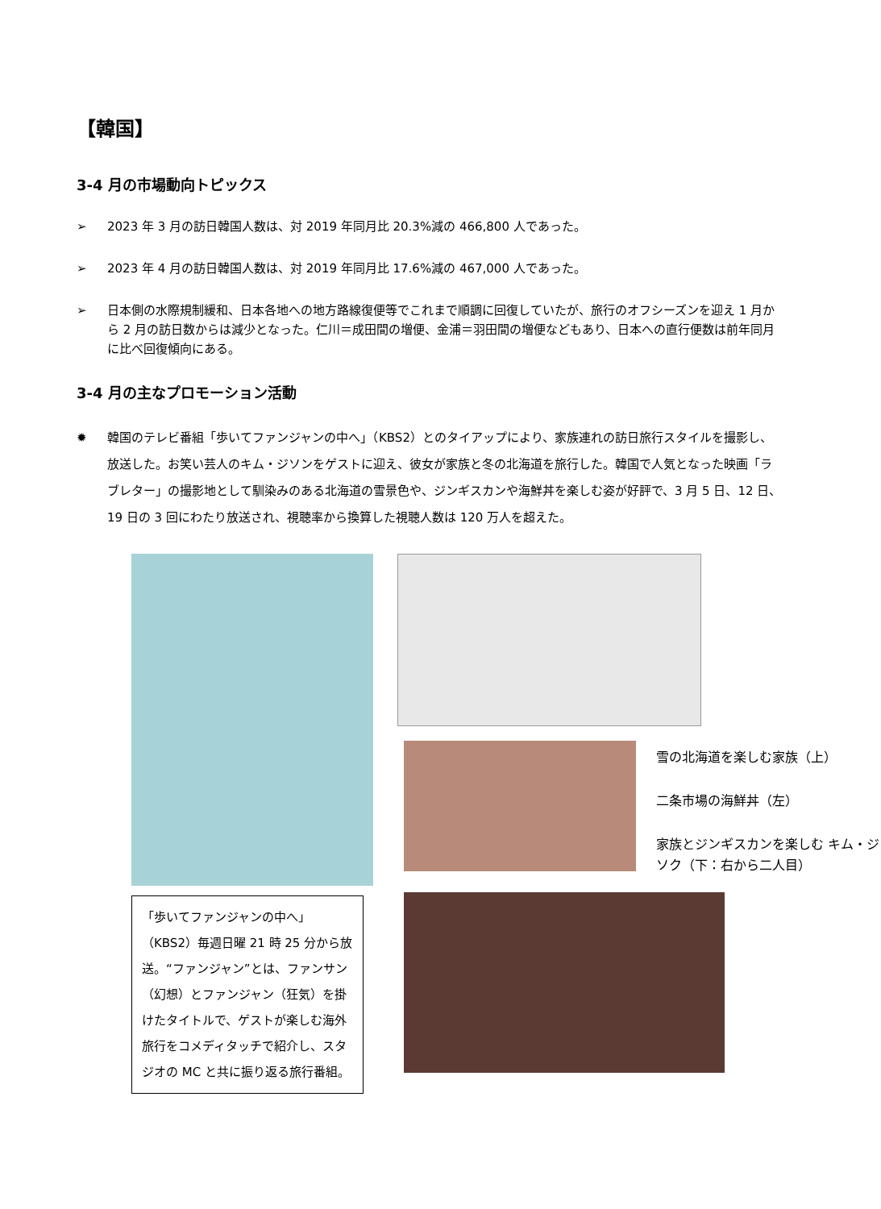【韓国】
3-4 月の市場動向トピックス
➢ 2023 年 3 月の訪日韓国人数は、対 2019 年同月比 20.3%減の 466,800 人であった。
➢ 2023 年 4 月の訪日韓国人数は、対 2019 年同月比 17.6%減の 467,000 人であった。
➢ 日本側の水際規制緩和、日本各地への地方路線復便等でこれまで順調に回復していたが、旅行のオフシーズンを迎え 1 月から 2 月の訪日数からは減少となった。仁川＝成田間の増便、金浦＝羽田間の増便などもあり、日本への直行便数は前年同月に比べ回復傾向にある。
3-4 月の主なプロモーション活動
✹ 韓国のテレビ番組「歩いてファンジャンの中へ」（KBS2）とのタイアップにより、家族連れの訪日旅行スタイルを撮影し、放送した。お笑い芸人のキム・ジソンをゲストに迎え、彼女が家族と冬の北海道を旅行した。韓国で人気となった映画「ラブレター」の撮影地として馴染みのある北海道の雪景色や、ジンギスカンや海鮮丼を楽しむ姿が好評で、3 月 5 日、12 日、19 日の 3 回にわたり放送され、視聴率から換算した視聴人数は 120 万人を超えた。
「歩いてファンジャンの中へ」（KBS2）毎週日曜 21 時 25 分から放送。“ファンジャン”とは、ファンサン（幻想）とファンジャン（狂気）を掛けたタイトルで、ゲストが楽しむ海外旅行をコメディタッチで紹介し、スタジオの MC と共に振り返る旅行番組。
雪の北海道を楽しむ家族（上）
二条市場の海鮮丼（左）
家族とジンギスカンを楽しむ キム・ジソク（下：右から二人目）